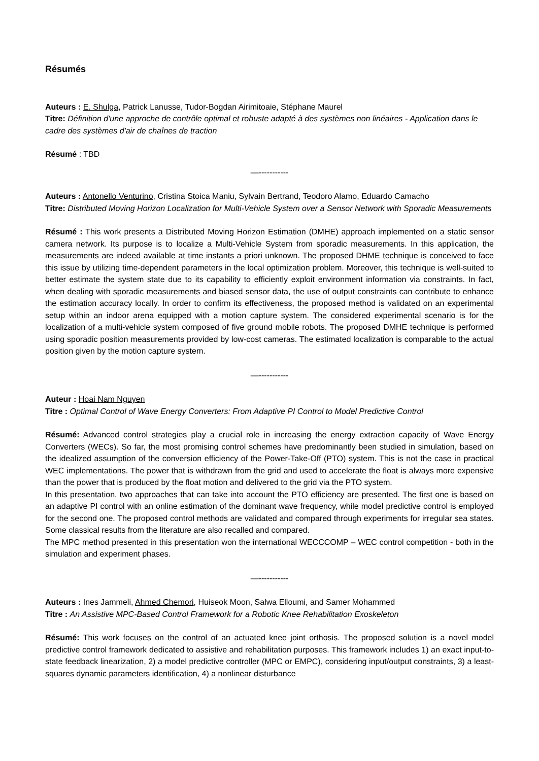Résumés
Auteurs : E. Shulga, Patrick Lanusse, Tudor-Bogdan Airimitoaie, Stéphane Maurel
Titre: Définition d'une approche de contrôle optimal et robuste adapté à des systèmes non linéaires - Application dans le cadre des systèmes d'air de chaînes de traction
Résumé : TBD
—-----------
Auteurs : Antonello Venturino, Cristina Stoica Maniu, Sylvain Bertrand, Teodoro Alamo, Eduardo Camacho
Titre: Distributed Moving Horizon Localization for Multi-Vehicle System over a Sensor Network with Sporadic Measurements
Résumé : This work presents a Distributed Moving Horizon Estimation (DMHE) approach implemented on a static sensor camera network. Its purpose is to localize a Multi-Vehicle System from sporadic measurements. In this application, the measurements are indeed available at time instants a priori unknown. The proposed DHME technique is conceived to face this issue by utilizing time-dependent parameters in the local optimization problem. Moreover, this technique is well-suited to better estimate the system state due to its capability to efficiently exploit environment information via constraints. In fact, when dealing with sporadic measurements and biased sensor data, the use of output constraints can contribute to enhance the estimation accuracy locally. In order to confirm its effectiveness, the proposed method is validated on an experimental setup within an indoor arena equipped with a motion capture system. The considered experimental scenario is for the localization of a multi-vehicle system composed of five ground mobile robots. The proposed DMHE technique is performed using sporadic position measurements provided by low-cost cameras. The estimated localization is comparable to the actual position given by the motion capture system.
—-----------
Auteur : Hoai Nam Nguyen
Titre : Optimal Control of Wave Energy Converters: From Adaptive PI Control to Model Predictive Control
Résumé: Advanced control strategies play a crucial role in increasing the energy extraction capacity of Wave Energy Converters (WECs). So far, the most promising control schemes have predominantly been studied in simulation, based on the idealized assumption of the conversion efficiency of the Power-Take-Off (PTO) system. This is not the case in practical WEC implementations. The power that is withdrawn from the grid and used to accelerate the float is always more expensive than the power that is produced by the float motion and delivered to the grid via the PTO system.
In this presentation, two approaches that can take into account the PTO efficiency are presented. The first one is based on an adaptive PI control with an online estimation of the dominant wave frequency, while model predictive control is employed for the second one. The proposed control methods are validated and compared through experiments for irregular sea states. Some classical results from the literature are also recalled and compared.
The MPC method presented in this presentation won the international WECCCOMP – WEC control competition - both in the simulation and experiment phases.
—-----------
Auteurs : Ines Jammeli, Ahmed Chemori, Huiseok Moon, Salwa Elloumi, and Samer Mohammed
Titre : An Assistive MPC-Based Control Framework for a Robotic Knee Rehabilitation Exoskeleton
Résumé: This work focuses on the control of an actuated knee joint orthosis. The proposed solution is a novel model predictive control framework dedicated to assistive and rehabilitation purposes. This framework includes 1) an exact input-to-state feedback linearization, 2) a model predictive controller (MPC or EMPC), considering input/output constraints, 3) a least-squares dynamic parameters identification, 4) a nonlinear disturbance